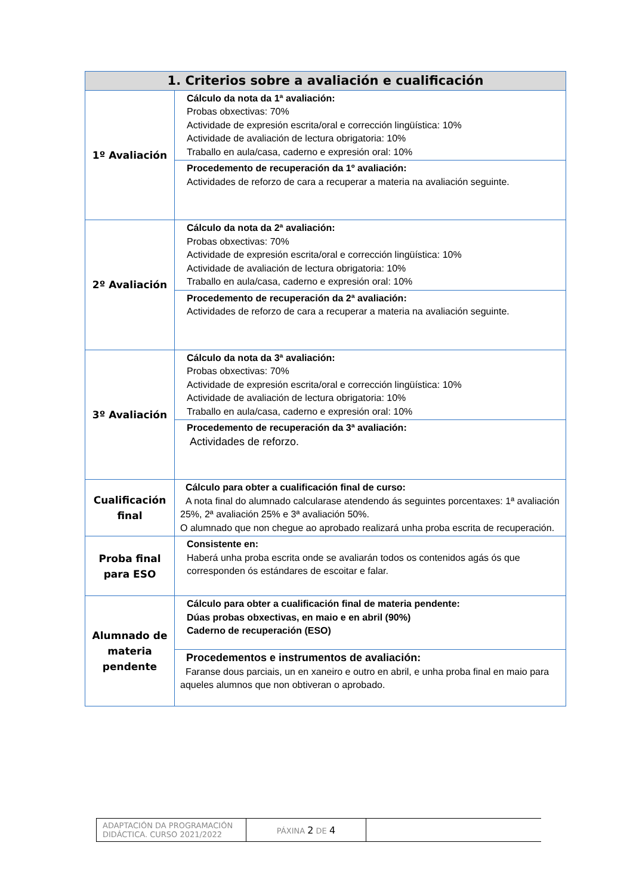| 1. Criterios sobre a avaliación e cualificación | |
| --- | --- |
| 1º Avaliación | Cálculo da nota da 1ª avaliación: Probas obxectivas: 70% Actividade de expresión escrita/oral e corrección lingüística: 10% Actividade de avaliación de lectura obrigatoria: 10% Traballo en aula/casa, caderno e expresión oral: 10% |
| | Procedemento de recuperación da 1º avaliación: Actividades de reforzo de cara a recuperar a materia na avaliación seguinte. |
| 2º Avaliación | Cálculo da nota da 2ª avaliación: Probas obxectivas: 70% Actividade de expresión escrita/oral e corrección lingüística: 10% Actividade de avaliación de lectura obrigatoria: 10% Traballo en aula/casa, caderno e expresión oral: 10% |
| | Procedemento de recuperación da 2ª avaliación: Actividades de reforzo de cara a recuperar a materia na avaliación seguinte. |
| 3º Avaliación | Cálculo da nota da 3ª avaliación: Probas obxectivas: 70% Actividade de expresión escrita/oral e corrección lingüística: 10% Actividade de avaliación de lectura obrigatoria: 10% Traballo en aula/casa, caderno e expresión oral: 10% |
| | Procedemento de recuperación da 3ª avaliación: Actividades de reforzo. |
| Cualificación final | Cálculo para obter a cualificación final de curso: A nota final do alumnado calcularase atendendo ás seguintes porcentaxes: 1ª avaliación 25%, 2ª avaliación 25% e 3ª avaliación 50%. O alumnado que non chegue ao aprobado realizará unha proba escrita de recuperación. |
| Proba final para ESO | Consistente en: Haberá unha proba escrita onde se avaliarán todos os contenidos agás ós que corresponden ós estándares de escoitar e falar. |
| Alumnado de materia pendente | Cálculo para obter a cualificación final de materia pendente: Dúas probas obxectivas, en maio e en abril (90%) Caderno de recuperación (ESO) |
| | Procedementos e instrumentos de avaliación: Faranse dous parciais, un en xaneiro e outro en abril, e unha proba final en maio para aqueles alumnos que non obtiveran o aprobado. |
| ADAPTACIÓN DA PROGRAMACIÓN DIDÁCTICA. CURSO 2021/2022 | PÁXINA 2 DE 4 | |